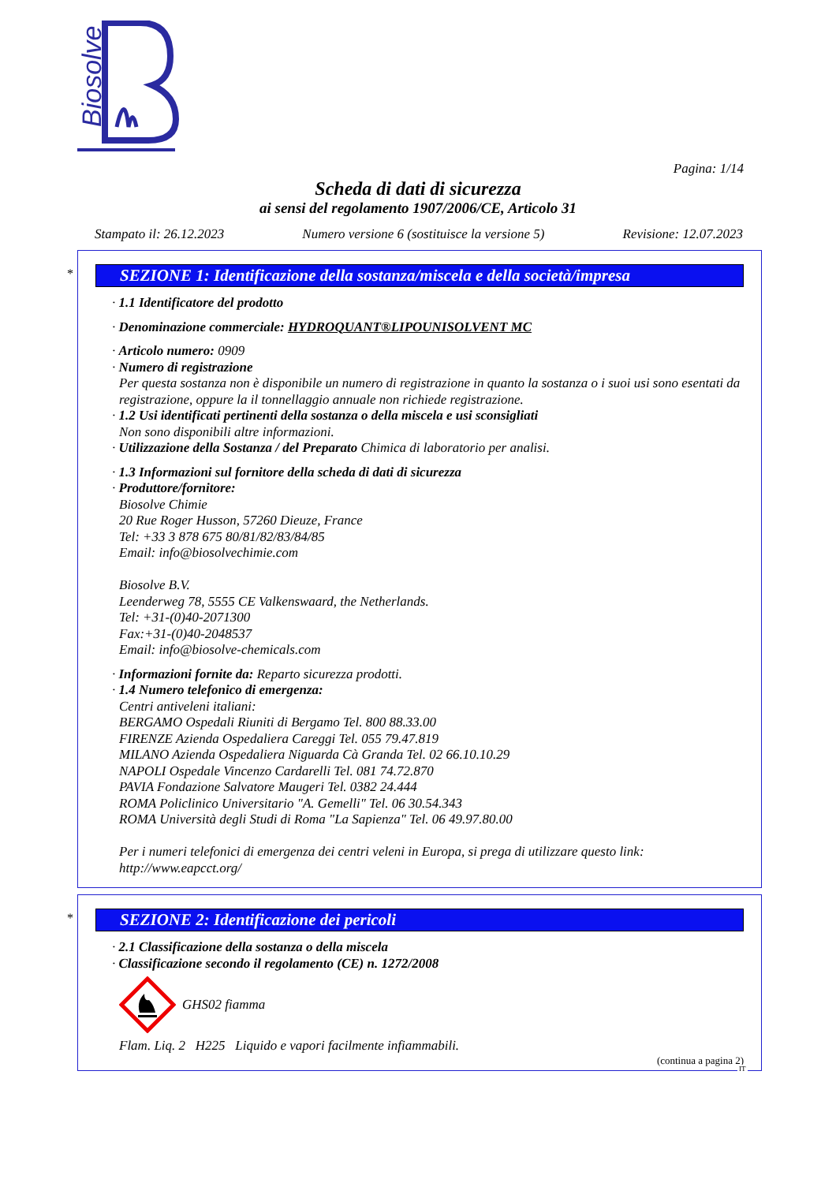Biosolve
Pagina: 1/14
Scheda di dati di sicurezza
ai sensi del regolamento 1907/2006/CE, Articolo 31
Stampato il: 26.12.2023 Numero versione 6 (sostituisce la versione 5) Revisione: 12.07.2023
*
SEZIONE 1: Identificazione della sostanza/miscela e della società/impresa
· 1.1 Identificatore del prodotto
· Denominazione commerciale: HYDROQUANT®LIPOUNISOLVENT MC
· Articolo numero: 0909
· Numero di registrazione
Per questa sostanza non è disponibile un numero di registrazione in quanto la sostanza o i suoi usi sono esentati da registrazione, oppure la il tonnellaggio annuale non richiede registrazione.
· 1.2 Usi identificati pertinenti della sostanza o della miscela e usi sconsigliati
Non sono disponibili altre informazioni.
· Utilizzazione della Sostanza / del Preparato Chimica di laboratorio per analisi.
· 1.3 Informazioni sul fornitore della scheda di dati di sicurezza
· Produttore/fornitore:
Biosolve Chimie
20 Rue Roger Husson, 57260 Dieuze, France
Tel: +33 3 878 675 80/81/82/83/84/85
Email: info@biosolvechimie.com
Biosolve B.V.
Leenderweg 78, 5555 CE Valkenswaard, the Netherlands.
Tel: +31-(0)40-2071300
Fax:+31-(0)40-2048537
Email: info@biosolve-chemicals.com
· Informazioni fornite da: Reparto sicurezza prodotti.
· 1.4 Numero telefonico di emergenza:
Centri antiveleni italiani:
BERGAMO Ospedali Riuniti di Bergamo Tel. 800 88.33.00
FIRENZE Azienda Ospedaliera Careggi Tel. 055 79.47.819
MILANO Azienda Ospedaliera Niguarda Cà Granda Tel. 02 66.10.10.29
NAPOLI Ospedale Vincenzo Cardarelli Tel. 081 74.72.870
PAVIA Fondazione Salvatore Maugeri Tel. 0382 24.444
ROMA Policlinico Universitario "A. Gemelli" Tel. 06 30.54.343
ROMA Università degli Studi di Roma "La Sapienza" Tel. 06 49.97.80.00
Per i numeri telefonici di emergenza dei centri veleni in Europa, si prega di utilizzare questo link: http://www.eapcct.org/
*
SEZIONE 2: Identificazione dei pericoli
· 2.1 Classificazione della sostanza o della miscela
· Classificazione secondo il regolamento (CE) n. 1272/2008
GHS02 fiamma
Flam. Liq. 2 H225 Liquido e vapori facilmente infiammabili.
(continua a pagina 2)
IT